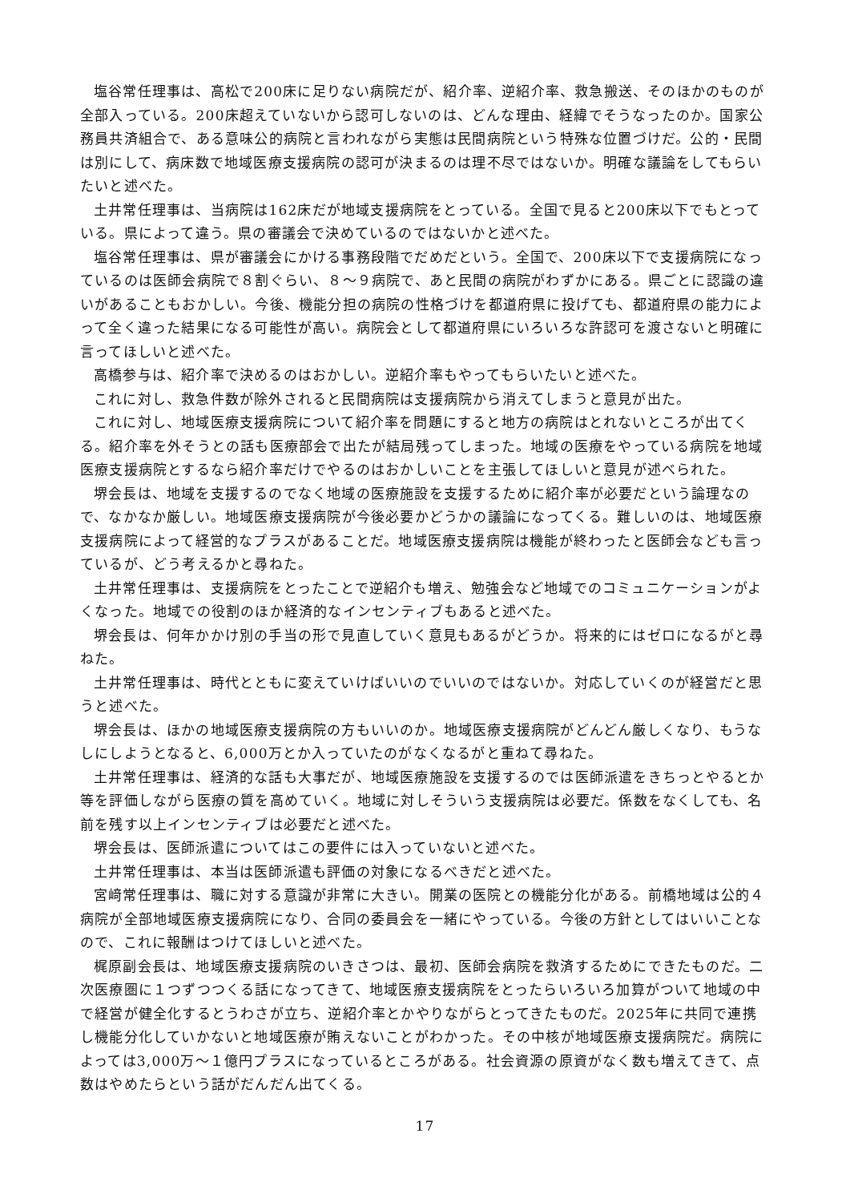塩谷常任理事は、高松で200床に足りない病院だが、紹介率、逆紹介率、救急搬送、そのほかのものが全部入っている。200床超えていないから認可しないのは、どんな理由、経緯でそうなったのか。国家公務員共済組合で、ある意味公的病院と言われながら実態は民間病院という特殊な位置づけだ。公的・民間は別にして、病床数で地域医療支援病院の認可が決まるのは理不尽ではないか。明確な議論をしてもらいたいと述べた。
土井常任理事は、当病院は162床だが地域支援病院をとっている。全国で見ると200床以下でもとっている。県によって違う。県の審議会で決めているのではないかと述べた。
塩谷常任理事は、県が審議会にかける事務段階でだめだという。全国で、200床以下で支援病院になっているのは医師会病院で８割ぐらい、８～９病院で、あと民間の病院がわずかにある。県ごとに認識の違いがあることもおかしい。今後、機能分担の病院の性格づけを都道府県に投げても、都道府県の能力によって全く違った結果になる可能性が高い。病院会として都道府県にいろいろな許認可を渡さないと明確に言ってほしいと述べた。
高橋参与は、紹介率で決めるのはおかしい。逆紹介率もやってもらいたいと述べた。
これに対し、救急件数が除外されると民間病院は支援病院から消えてしまうと意見が出た。
これに対し、地域医療支援病院について紹介率を問題にすると地方の病院はとれないところが出てくる。紹介率を外そうとの話も医療部会で出たが結局残ってしまった。地域の医療をやっている病院を地域医療支援病院とするなら紹介率だけでやるのはおかしいことを主張してほしいと意見が述べられた。
堺会長は、地域を支援するのでなく地域の医療施設を支援するために紹介率が必要だという論理なので、なかなか厳しい。地域医療支援病院が今後必要かどうかの議論になってくる。難しいのは、地域医療支援病院によって経営的なプラスがあることだ。地域医療支援病院は機能が終わったと医師会なども言っているが、どう考えるかと尋ねた。
土井常任理事は、支援病院をとったことで逆紹介も増え、勉強会など地域でのコミュニケーションがよくなった。地域での役割のほか経済的なインセンティブもあると述べた。
堺会長は、何年かかけ別の手当の形で見直していく意見もあるがどうか。将来的にはゼロになるがと尋ねた。
土井常任理事は、時代とともに変えていけばいいのでいいのではないか。対応していくのが経営だと思うと述べた。
堺会長は、ほかの地域医療支援病院の方もいいのか。地域医療支援病院がどんどん厳しくなり、もうなしにしようとなると、6,000万とか入っていたのがなくなるがと重ねて尋ねた。
土井常任理事は、経済的な話も大事だが、地域医療施設を支援するのでは医師派遣をきちっとやるとか等を評価しながら医療の質を高めていく。地域に対しそういう支援病院は必要だ。係数をなくしても、名前を残す以上インセンティブは必要だと述べた。
堺会長は、医師派遣についてはこの要件には入っていないと述べた。
土井常任理事は、本当は医師派遣も評価の対象になるべきだと述べた。
宮﨑常任理事は、職に対する意識が非常に大きい。開業の医院との機能分化がある。前橋地域は公的４病院が全部地域医療支援病院になり、合同の委員会を一緒にやっている。今後の方針としてはいいことなので、これに報酬はつけてほしいと述べた。
梶原副会長は、地域医療支援病院のいきさつは、最初、医師会病院を救済するためにできたものだ。二次医療圏に１つずつつくる話になってきて、地域医療支援病院をとったらいろいろ加算がついて地域の中で経営が健全化するとうわさが立ち、逆紹介率とかやりながらとってきたものだ。2025年に共同で連携し機能分化していかないと地域医療が賄えないことがわかった。その中核が地域医療支援病院だ。病院によっては3,000万～１億円プラスになっているところがある。社会資源の原資がなく数も増えてきて、点数はやめたらという話がだんだん出てくる。
17